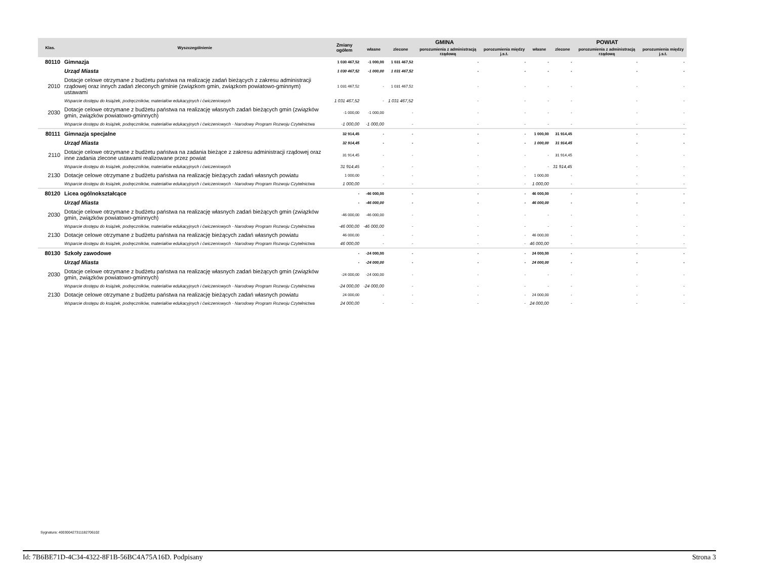| Klas. | Wyszczególnienie | Zmiany ogółem | GMINA | | | | POWIAT | | | |
| --- | --- | --- | --- | --- | --- | --- | --- | --- | --- | --- |
| | | | własne | zlecone | porozumienia z administracją rządową | porozumienia między j.s.t. | własne | zlecone | porozumienia z administracją rządową | porozumienia między j.s.t. |
| 80110 | Gimnazja | 1 030 467,52 | -1 000,00 | 1 031 467,52 | - | - | - | - | - | - |
| | Urząd Miasta | 1 030 467,52 | -1 000,00 | 1 031 467,52 | - | - | - | - | - | - |
| 2010 | Dotacje celowe otrzymane z budżetu państwa na realizację zadań bieżących z zakresu administracji rządowej oraz innych zadań zleconych gminie (związkom gmin, związkom powiatowo-gminnym) ustawami | 1 031 467,52 | - | 1 031 467,52 | - | - | - | - | - | - |
| | Wsparcie dostępu do książek, podręczników, materiałów edukacyjnych i ćwiczeniowych | 1 031 467,52 | - | 1 031 467,52 | - | - | - | - | - | - |
| 2030 | Dotacje celowe otrzymane z budżetu państwa na realizację własnych zadań bieżących gmin (związków gmin, związków powiatowo-gminnych) | -1 000,00 | -1 000,00 | - | - | - | - | - | - | - |
| | Wsparcie dostępu do książek, podręczników, materiałów edukacyjnych i ćwiczeniowych - Narodowy Program Rozwoju Czytelnictwa | -1 000,00 | -1 000,00 | - | - | - | - | - | - | - |
| 80111 | Gimnazja specjalne | 32 914,45 | - | - | - | - | 1 000,00 | 31 914,45 | - | - |
| | Urząd Miasta | 32 914,45 | - | - | - | - | 1 000,00 | 31 914,45 | - | - |
| 2110 | Dotacje celowe otrzymane z budżetu państwa na zadania bieżące z zakresu administracji rządowej oraz inne zadania zlecone ustawami realizowane przez powiat | 31 914,45 | - | - | - | - | - | 31 914,45 | - | - |
| | Wsparcie dostępu do książek, podręczników, materiałów edukacyjnych i ćwiczeniowych | 31 914,45 | - | - | - | - | - | 31 914,45 | - | - |
| 2130 | Dotacje celowe otrzymane z budżetu państwa na realizację bieżących zadań własnych powiatu | 1 000,00 | - | - | - | - | 1 000,00 | - | - | - |
| | Wsparcie dostępu do książek, podręczników, materiałów edukacyjnych i ćwiczeniowych - Narodowy Program Rozwoju Czytelnictwa | 1 000,00 | - | - | - | - | 1 000,00 | - | - | - |
| 80120 | Licea ogólnokształcące | - | -46 000,00 | - | - | - | 46 000,00 | - | - | - |
| | Urząd Miasta | - | -46 000,00 | - | - | - | 46 000,00 | - | - | - |
| 2030 | Dotacje celowe otrzymane z budżetu państwa na realizację własnych zadań bieżących gmin (związków gmin, związków powiatowo-gminnych) | -46 000,00 | -46 000,00 | - | - | - | - | - | - | - |
| | Wsparcie dostępu do książek, podręczników, materiałów edukacyjnych i ćwiczeniowych - Narodowy Program Rozwoju Czytelnictwa | -46 000,00 | -46 000,00 | - | - | - | - | - | - | - |
| 2130 | Dotacje celowe otrzymane z budżetu państwa na realizację bieżących zadań własnych powiatu | 46 000,00 | - | - | - | - | 46 000,00 | - | - | - |
| | Wsparcie dostępu do książek, podręczników, materiałów edukacyjnych i ćwiczeniowych - Narodowy Program Rozwoju Czytelnictwa | 46 000,00 | - | - | - | - | 46 000,00 | - | - | - |
| 80130 | Szkoły zawodowe | - | -24 000,00 | - | - | - | 24 000,00 | - | - | - |
| | Urząd Miasta | - | -24 000,00 | - | - | - | 24 000,00 | - | - | - |
| 2030 | Dotacje celowe otrzymane z budżetu państwa na realizację własnych zadań bieżących gmin (związków gmin, związków powiatowo-gminnych) | -24 000,00 | -24 000,00 | - | - | - | - | - | - | - |
| | Wsparcie dostępu do książek, podręczników, materiałów edukacyjnych i ćwiczeniowych - Narodowy Program Rozwoju Czytelnictwa | -24 000,00 | -24 000,00 | - | - | - | - | - | - | - |
| 2130 | Dotacje celowe otrzymane z budżetu państwa na realizację bieżących zadań własnych powiatu | 24 000,00 | - | - | - | - | 24 000,00 | - | - | - |
| | Wsparcie dostępu do książek, podręczników, materiałów edukacyjnych i ćwiczeniowych - Narodowy Program Rozwoju Czytelnictwa | 24 000,00 | - | - | - | - | 24 000,00 | - | - | - |
Sygnatura: 400300427311182706102
Id: 7B6BE71D-4C34-4322-8F1B-56BC4A75A16D. Podpisany Strona 3